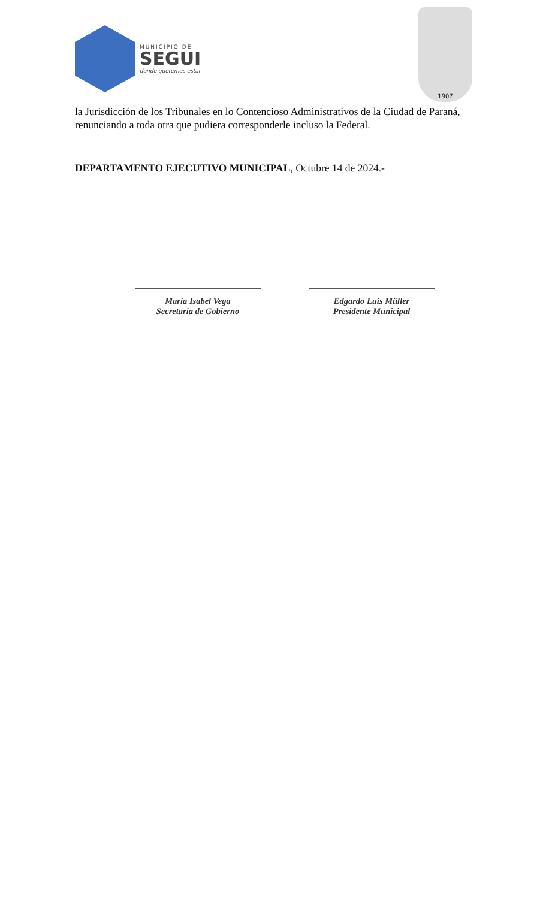MUNICIPIO DE
SEGUI
donde queremos estar
1907
la Jurisdicción de los Tribunales en lo Contencioso Administrativos de la Ciudad de Paraná, renunciando a toda otra que pudiera corresponderle incluso la Federal.
DEPARTAMENTO EJECUTIVO MUNICIPAL, Octubre 14 de 2024.-
Maria Isabel Vega
Secretaria de Gobierno
Edgardo Luis Müller
Presidente Municipal